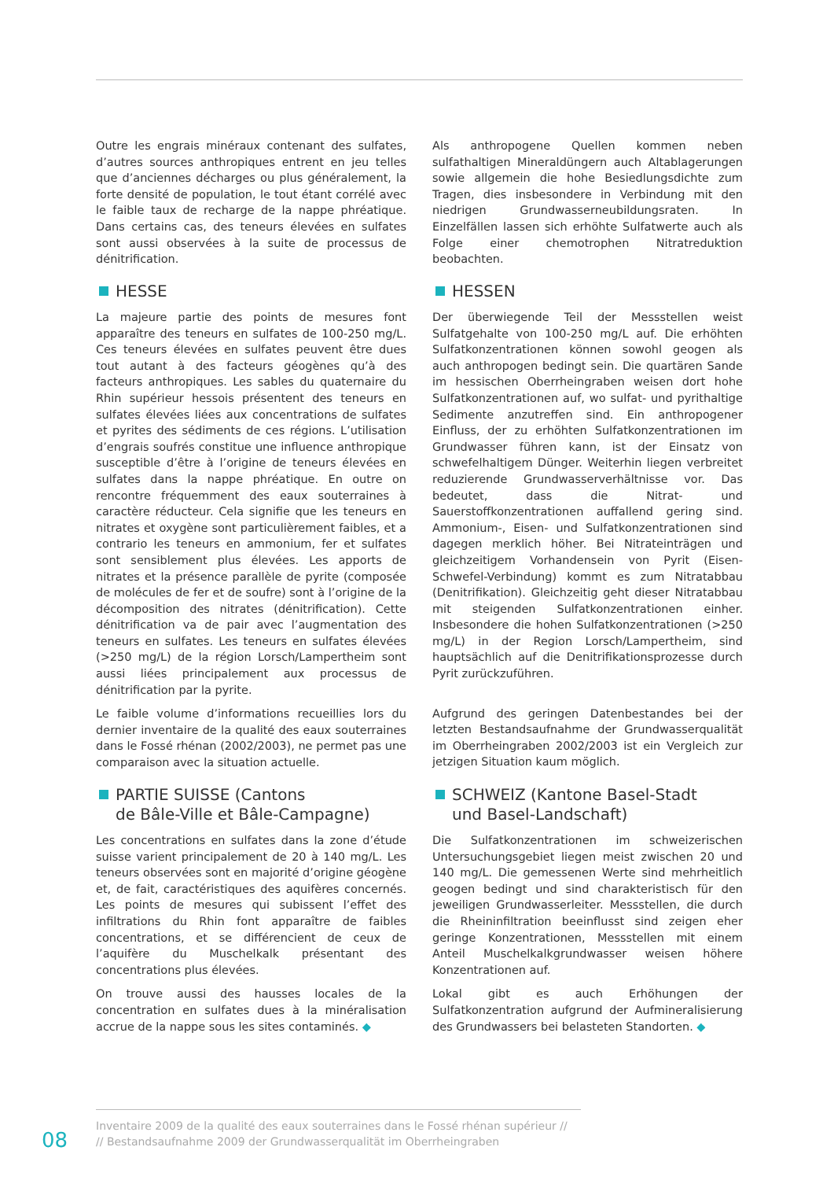Outre les engrais minéraux contenant des sulfates, d’autres sources anthropiques entrent en jeu telles que d’anciennes décharges ou plus généralement, la forte densité de population, le tout étant corrélé avec le faible taux de recharge de la nappe phréatique. Dans certains cas, des teneurs élevées en sulfates sont aussi observées à la suite de processus de dénitrification.
Als anthropogene Quellen kommen neben sulfathaltigen Mineraldüngern auch Altablagerungen sowie allgemein die hohe Besiedlungsdichte zum Tragen, dies insbesondere in Verbindung mit den niedrigen Grundwasserneubildungsraten. In Einzelfällen lassen sich erhöhte Sulfatwerte auch als Folge einer chemotrophen Nitratreduktion beobachten.
HESSE
La majeure partie des points de mesures font apparaître des teneurs en sulfates de 100-250 mg/L. Ces teneurs élevées en sulfates peuvent être dues tout autant à des facteurs géogènes qu’à des facteurs anthropiques. Les sables du quaternaire du Rhin supérieur hessois présentent des teneurs en sulfates élevées liées aux concentrations de sulfates et pyrites des sédiments de ces régions. L’utilisation d’engrais soufrés constitue une influence anthropique susceptible d’être à l’origine de teneurs élevées en sulfates dans la nappe phréatique. En outre on rencontre fréquemment des eaux souterraines à caractère réducteur. Cela signifie que les teneurs en nitrates et oxygène sont particulièrement faibles, et a contrario les teneurs en ammonium, fer et sulfates sont sensiblement plus élevées. Les apports de nitrates et la présence parallèle de pyrite (composée de molécules de fer et de soufre) sont à l’origine de la décomposition des nitrates (dénitrification). Cette dénitrification va de pair avec l’augmentation des teneurs en sulfates. Les teneurs en sulfates élevées (>250 mg/L) de la région Lorsch/Lampertheim sont aussi liées principalement aux processus de dénitrification par la pyrite.
Le faible volume d’informations recueillies lors du dernier inventaire de la qualité des eaux souterraines dans le Fossé rhénan (2002/2003), ne permet pas une comparaison avec la situation actuelle.
HESSEN
Der überwiegende Teil der Messstellen weist Sulfatgehalte von 100-250 mg/L auf. Die erhöhten Sulfatkonzentrationen können sowohl geogen als auch anthropogen bedingt sein. Die quartären Sande im hessischen Oberrheingraben weisen dort hohe Sulfatkonzentrationen auf, wo sulfat- und pyrithaltige Sedimente anzutreffen sind. Ein anthropogener Einfluss, der zu erhöhten Sulfatkonzentrationen im Grundwasser führen kann, ist der Einsatz von schwefelhaltigem Dünger. Weiterhin liegen verbreitet reduzierende Grundwasserverhältnisse vor. Das bedeutet, dass die Nitrat- und Sauerstoffkonzentrationen auffallend gering sind. Ammonium-, Eisen- und Sulfatkonzentrationen sind dagegen merklich höher. Bei Nitrateinträgen und gleichzeitigem Vorhandensein von Pyrit (Eisen-Schwefel-Verbindung) kommt es zum Nitratabbau (Denitrifikation). Gleichzeitig geht dieser Nitratabbau mit steigenden Sulfatkonzentrationen einher. Insbesondere die hohen Sulfatkonzentrationen (>250 mg/L) in der Region Lorsch/Lampertheim, sind hauptsächlich auf die Denitrifikationsprozesse durch Pyrit zurückzuführen.
Aufgrund des geringen Datenbestandes bei der letzten Bestandsaufnahme der Grundwasserqualität im Oberrheingraben 2002/2003 ist ein Vergleich zur jetzigen Situation kaum möglich.
PARTIE SUISSE (Cantons
de Bâle-Ville et Bâle-Campagne)
Les concentrations en sulfates dans la zone d’étude suisse varient principalement de 20 à 140 mg/L. Les teneurs observées sont en majorité d’origine géogène et, de fait, caractéristiques des aquifères concernés. Les points de mesures qui subissent l’effet des infiltrations du Rhin font apparaître de faibles concentrations, et se différencient de ceux de l’aquifère du Muschelkalk présentant des concentrations plus élevées.
On trouve aussi des hausses locales de la concentration en sulfates dues à la minéralisation accrue de la nappe sous les sites contaminés. ◆
SCHWEIZ (Kantone Basel-Stadt
und Basel-Landschaft)
Die Sulfatkonzentrationen im schweizerischen Untersuchungsgebiet liegen meist zwischen 20 und 140 mg/L. Die gemessenen Werte sind mehrheitlich geogen bedingt und sind charakteristisch für den jeweiligen Grundwasserleiter. Messstellen, die durch die Rheininfiltration beeinflusst sind zeigen eher geringe Konzentrationen, Messstellen mit einem Anteil Muschelkalkgrundwasser weisen höhere Konzentrationen auf.
Lokal gibt es auch Erhöhungen der Sulfatkonzentration aufgrund der Aufmineralisierung des Grundwassers bei belasteten Standorten. ◆
08
Inventaire 2009 de la qualité des eaux souterraines dans le Fossé rhénan supérieur //
// Bestandsaufnahme 2009 der Grundwasserqualität im Oberrheingraben